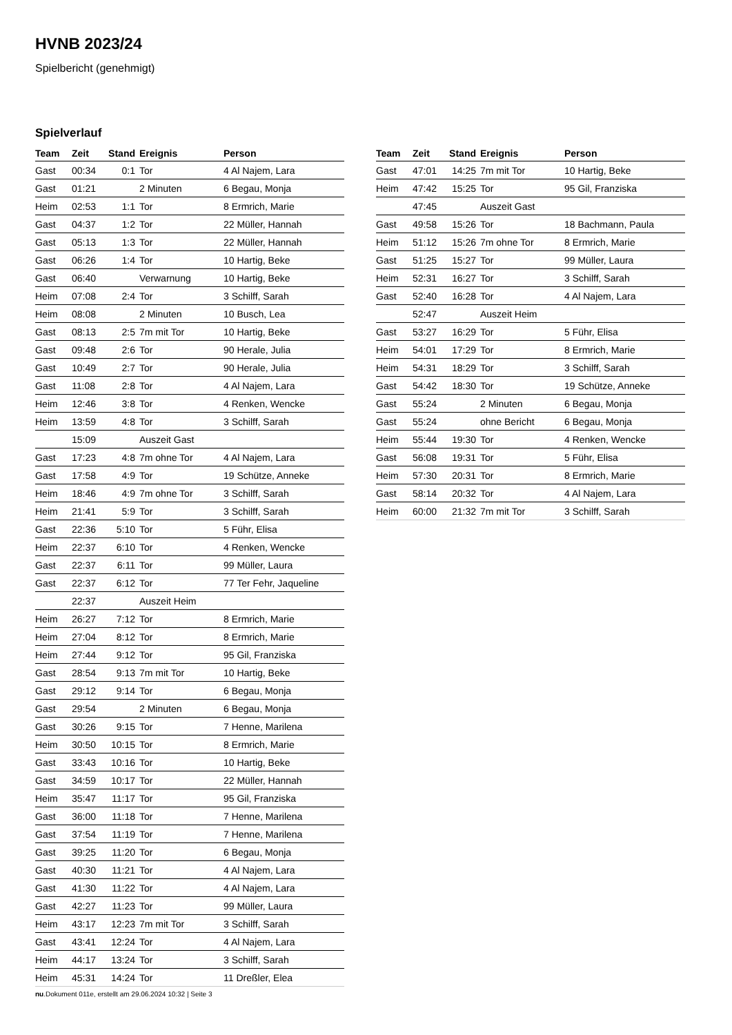HVNB 2023/24
Spielbericht (genehmigt)
Spielverlauf
| Team | Zeit | Stand | Ereignis | Person |
| --- | --- | --- | --- | --- |
| Gast | 00:34 | 0:1 | Tor | 4 Al Najem, Lara |
| Gast | 01:21 | | 2 Minuten | 6 Begau, Monja |
| Heim | 02:53 | 1:1 | Tor | 8 Ermrich, Marie |
| Gast | 04:37 | 1:2 | Tor | 22 Müller, Hannah |
| Gast | 05:13 | 1:3 | Tor | 22 Müller, Hannah |
| Gast | 06:26 | 1:4 | Tor | 10 Hartig, Beke |
| Gast | 06:40 | | Verwarnung | 10 Hartig, Beke |
| Heim | 07:08 | 2:4 | Tor | 3 Schilff, Sarah |
| Heim | 08:08 | | 2 Minuten | 10 Busch, Lea |
| Gast | 08:13 | 2:5 | 7m mit Tor | 10 Hartig, Beke |
| Gast | 09:48 | 2:6 | Tor | 90 Herale, Julia |
| Gast | 10:49 | 2:7 | Tor | 90 Herale, Julia |
| Gast | 11:08 | 2:8 | Tor | 4 Al Najem, Lara |
| Heim | 12:46 | 3:8 | Tor | 4 Renken, Wencke |
| Heim | 13:59 | 4:8 | Tor | 3 Schilff, Sarah |
| | 15:09 | | Auszeit Gast | |
| Gast | 17:23 | 4:8 | 7m ohne Tor | 4 Al Najem, Lara |
| Gast | 17:58 | 4:9 | Tor | 19 Schütze, Anneke |
| Heim | 18:46 | 4:9 | 7m ohne Tor | 3 Schilff, Sarah |
| Heim | 21:41 | 5:9 | Tor | 3 Schilff, Sarah |
| Gast | 22:36 | 5:10 | Tor | 5 Führ, Elisa |
| Heim | 22:37 | 6:10 | Tor | 4 Renken, Wencke |
| Gast | 22:37 | 6:11 | Tor | 99 Müller, Laura |
| Gast | 22:37 | 6:12 | Tor | 77 Ter Fehr, Jaqueline |
| | 22:37 | | Auszeit Heim | |
| Heim | 26:27 | 7:12 | Tor | 8 Ermrich, Marie |
| Heim | 27:04 | 8:12 | Tor | 8 Ermrich, Marie |
| Heim | 27:44 | 9:12 | Tor | 95 Gil, Franziska |
| Gast | 28:54 | 9:13 | 7m mit Tor | 10 Hartig, Beke |
| Gast | 29:12 | 9:14 | Tor | 6 Begau, Monja |
| Gast | 29:54 | | 2 Minuten | 6 Begau, Monja |
| Gast | 30:26 | 9:15 | Tor | 7 Henne, Marilena |
| Heim | 30:50 | 10:15 | Tor | 8 Ermrich, Marie |
| Gast | 33:43 | 10:16 | Tor | 10 Hartig, Beke |
| Gast | 34:59 | 10:17 | Tor | 22 Müller, Hannah |
| Heim | 35:47 | 11:17 | Tor | 95 Gil, Franziska |
| Gast | 36:00 | 11:18 | Tor | 7 Henne, Marilena |
| Gast | 37:54 | 11:19 | Tor | 7 Henne, Marilena |
| Gast | 39:25 | 11:20 | Tor | 6 Begau, Monja |
| Gast | 40:30 | 11:21 | Tor | 4 Al Najem, Lara |
| Gast | 41:30 | 11:22 | Tor | 4 Al Najem, Lara |
| Gast | 42:27 | 11:23 | Tor | 99 Müller, Laura |
| Heim | 43:17 | 12:23 | 7m mit Tor | 3 Schilff, Sarah |
| Gast | 43:41 | 12:24 | Tor | 4 Al Najem, Lara |
| Heim | 44:17 | 13:24 | Tor | 3 Schilff, Sarah |
| Heim | 45:31 | 14:24 | Tor | 11 Dreßler, Elea |
| Team | Zeit | Stand | Ereignis | Person |
| --- | --- | --- | --- | --- |
| Gast | 47:01 | 14:25 | 7m mit Tor | 10 Hartig, Beke |
| Heim | 47:42 | 15:25 | Tor | 95 Gil, Franziska |
| | 47:45 | | Auszeit Gast | |
| Gast | 49:58 | 15:26 | Tor | 18 Bachmann, Paula |
| Heim | 51:12 | 15:26 | 7m ohne Tor | 8 Ermrich, Marie |
| Gast | 51:25 | 15:27 | Tor | 99 Müller, Laura |
| Heim | 52:31 | 16:27 | Tor | 3 Schilff, Sarah |
| Gast | 52:40 | 16:28 | Tor | 4 Al Najem, Lara |
| | 52:47 | | Auszeit Heim | |
| Gast | 53:27 | 16:29 | Tor | 5 Führ, Elisa |
| Heim | 54:01 | 17:29 | Tor | 8 Ermrich, Marie |
| Heim | 54:31 | 18:29 | Tor | 3 Schilff, Sarah |
| Gast | 54:42 | 18:30 | Tor | 19 Schütze, Anneke |
| Gast | 55:24 | | 2 Minuten | 6 Begau, Monja |
| Gast | 55:24 | | ohne Bericht | 6 Begau, Monja |
| Heim | 55:44 | 19:30 | Tor | 4 Renken, Wencke |
| Gast | 56:08 | 19:31 | Tor | 5 Führ, Elisa |
| Heim | 57:30 | 20:31 | Tor | 8 Ermrich, Marie |
| Gast | 58:14 | 20:32 | Tor | 4 Al Najem, Lara |
| Heim | 60:00 | 21:32 | 7m mit Tor | 3 Schilff, Sarah |
nu.Dokument 011e, erstellt am 29.06.2024 10:32 | Seite 3